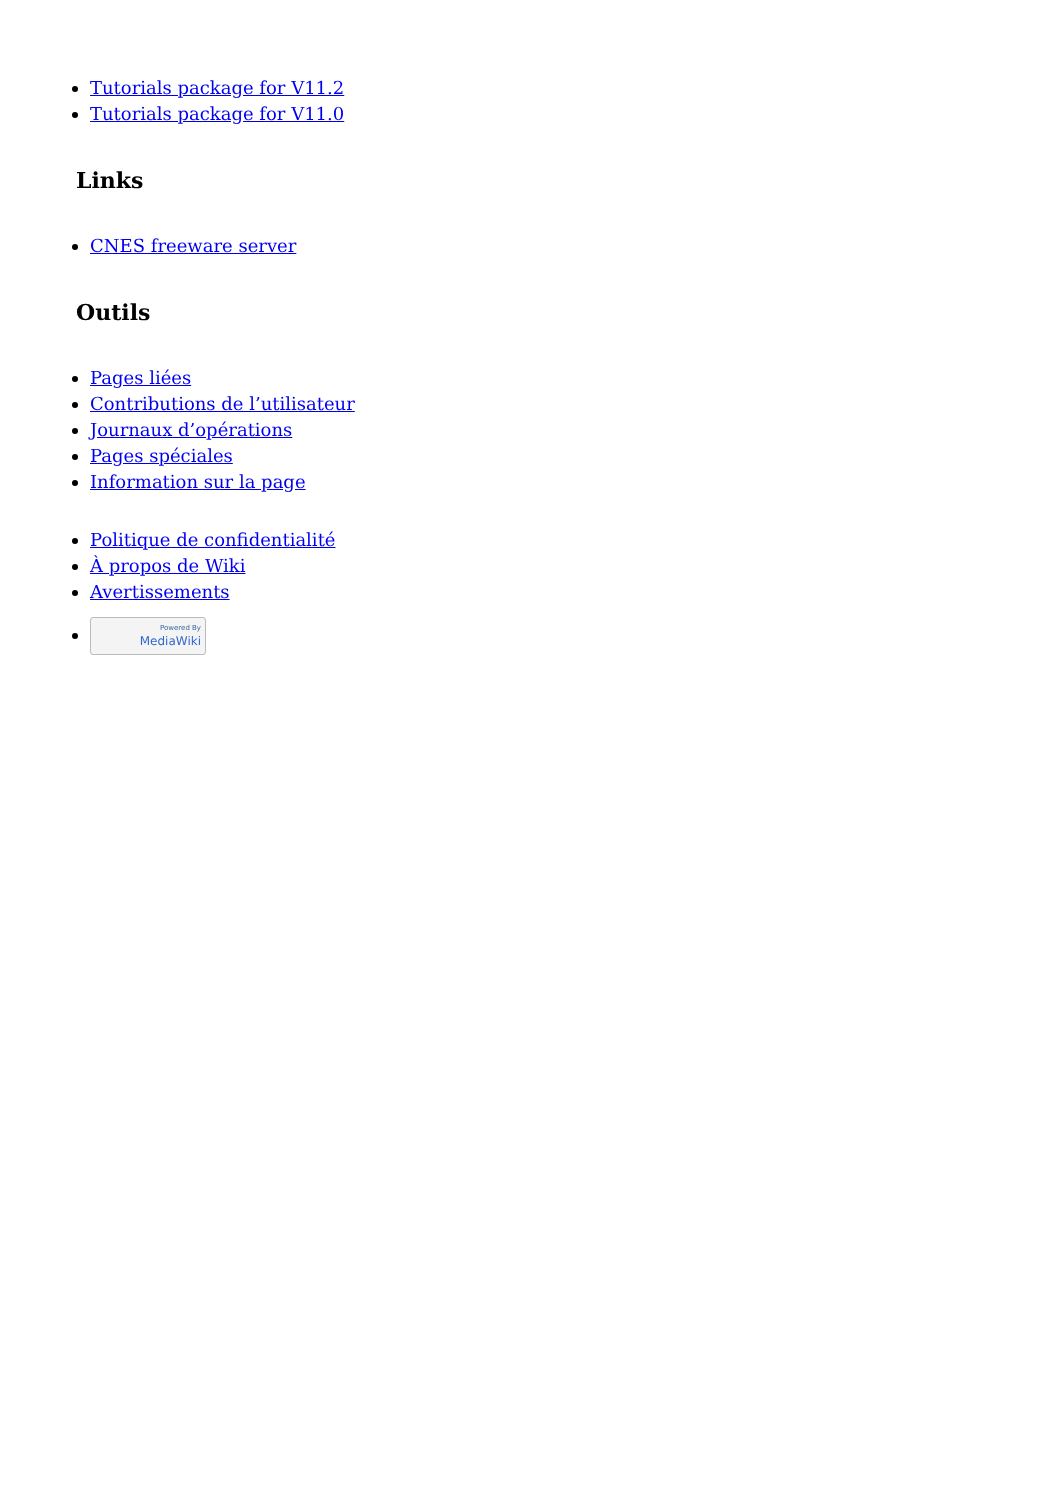Tutorials package for V11.2
Tutorials package for V11.0
Links
CNES freeware server
Outils
Pages liées
Contributions de l’utilisateur
Journaux d’opérations
Pages spéciales
Information sur la page
Politique de confidentialité
À propos de Wiki
Avertissements
Powered By
MediaWiki